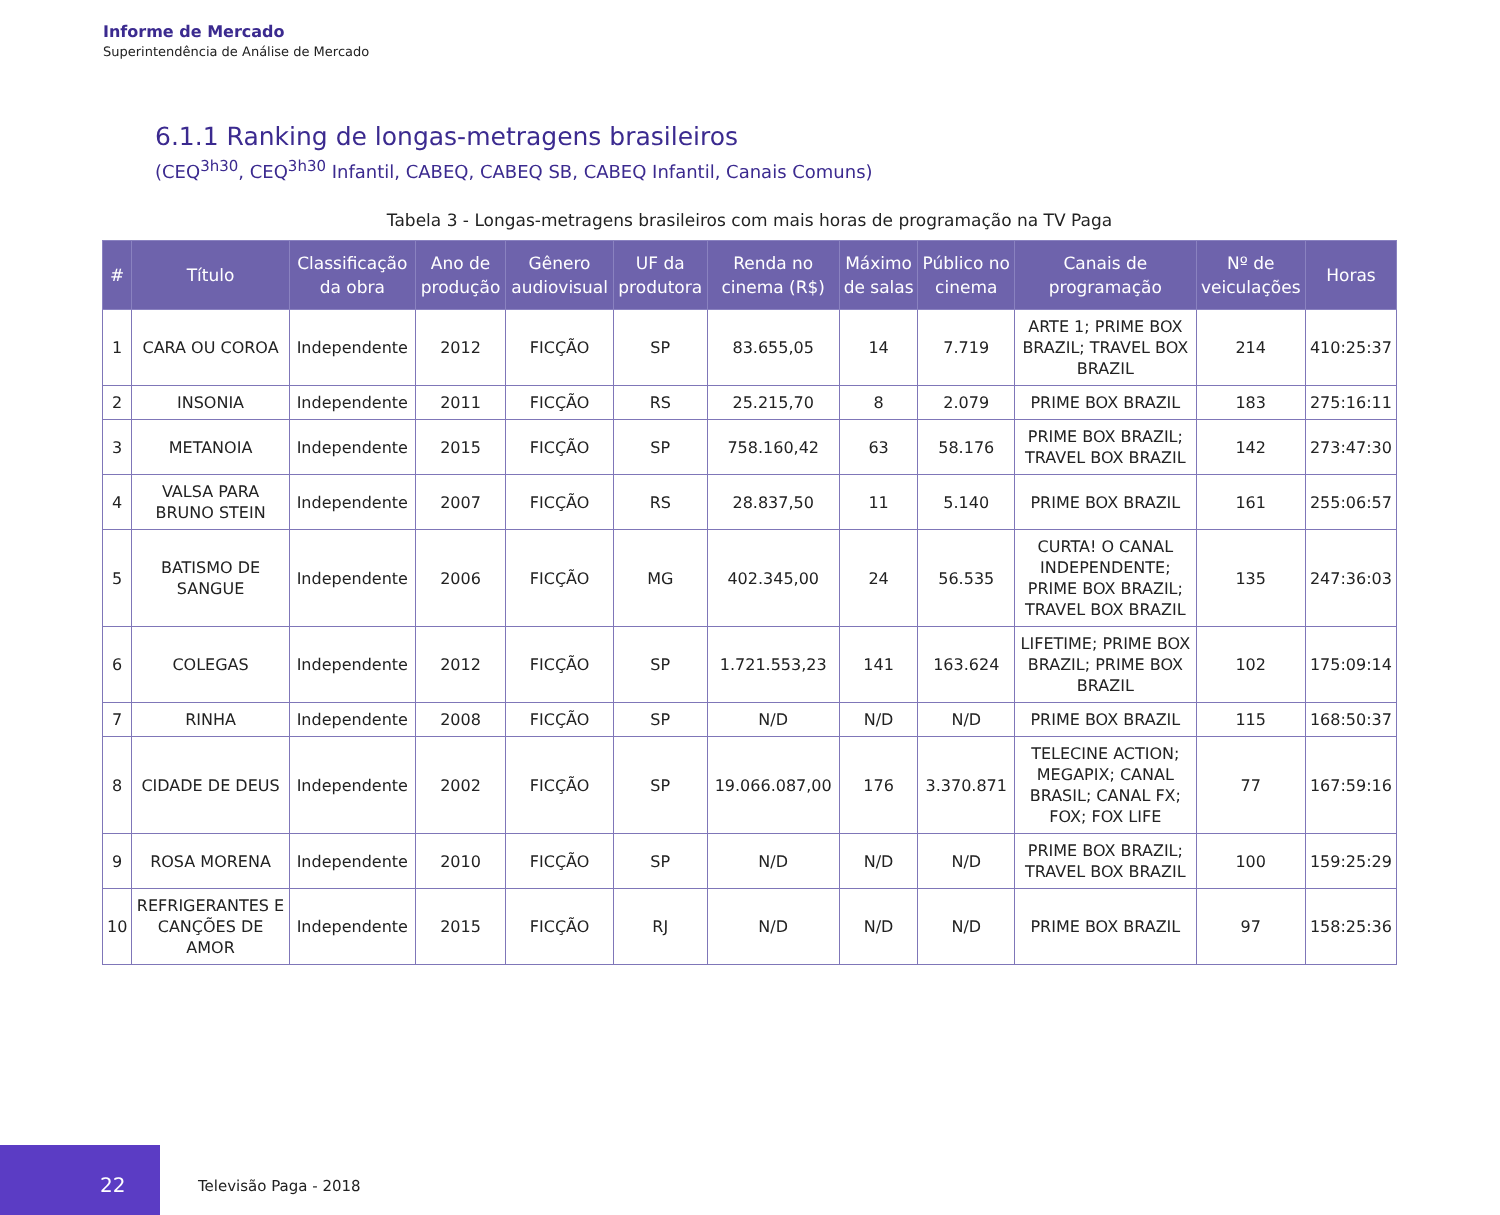Informe de Mercado
Superintendência de Análise de Mercado
6.1.1 Ranking de longas-metragens brasileiros
(CEQ<sup>3h30</sup>, CEQ<sup>3h30</sup> Infantil, CABEQ, CABEQ SB, CABEQ Infantil, Canais Comuns)
Tabela 3 - Longas-metragens brasileiros com mais horas de programação na TV Paga
| # | Título | Classificação da obra | Ano de produção | Gênero audiovisual | UF da produtora | Renda no cinema (R$) | Máximo de salas | Público no cinema | Canais de programação | Nº de veiculações | Horas |
| --- | --- | --- | --- | --- | --- | --- | --- | --- | --- | --- | --- |
| 1 | CARA OU COROA | Independente | 2012 | FICÇÃO | SP | 83.655,05 | 14 | 7.719 | ARTE 1; PRIME BOX BRAZIL; TRAVEL BOX BRAZIL | 214 | 410:25:37 |
| 2 | INSONIA | Independente | 2011 | FICÇÃO | RS | 25.215,70 | 8 | 2.079 | PRIME BOX BRAZIL | 183 | 275:16:11 |
| 3 | METANOIA | Independente | 2015 | FICÇÃO | SP | 758.160,42 | 63 | 58.176 | PRIME BOX BRAZIL; TRAVEL BOX BRAZIL | 142 | 273:47:30 |
| 4 | VALSA PARA BRUNO STEIN | Independente | 2007 | FICÇÃO | RS | 28.837,50 | 11 | 5.140 | PRIME BOX BRAZIL | 161 | 255:06:57 |
| 5 | BATISMO DE SANGUE | Independente | 2006 | FICÇÃO | MG | 402.345,00 | 24 | 56.535 | CURTA! O CANAL INDEPENDENTE; PRIME BOX BRAZIL; TRAVEL BOX BRAZIL | 135 | 247:36:03 |
| 6 | COLEGAS | Independente | 2012 | FICÇÃO | SP | 1.721.553,23 | 141 | 163.624 | LIFETIME; PRIME BOX BRAZIL; PRIME BOX BRAZIL | 102 | 175:09:14 |
| 7 | RINHA | Independente | 2008 | FICÇÃO | SP | N/D | N/D | N/D | PRIME BOX BRAZIL | 115 | 168:50:37 |
| 8 | CIDADE DE DEUS | Independente | 2002 | FICÇÃO | SP | 19.066.087,00 | 176 | 3.370.871 | TELECINE ACTION; MEGAPIX; CANAL BRASIL; CANAL FX; FOX; FOX LIFE | 77 | 167:59:16 |
| 9 | ROSA MORENA | Independente | 2010 | FICÇÃO | SP | N/D | N/D | N/D | PRIME BOX BRAZIL; TRAVEL BOX BRAZIL | 100 | 159:25:29 |
| 10 | REFRIGERANTES E CANÇÕES DE AMOR | Independente | 2015 | FICÇÃO | RJ | N/D | N/D | N/D | PRIME BOX BRAZIL | 97 | 158:25:36 |
22
Televisão Paga - 2018